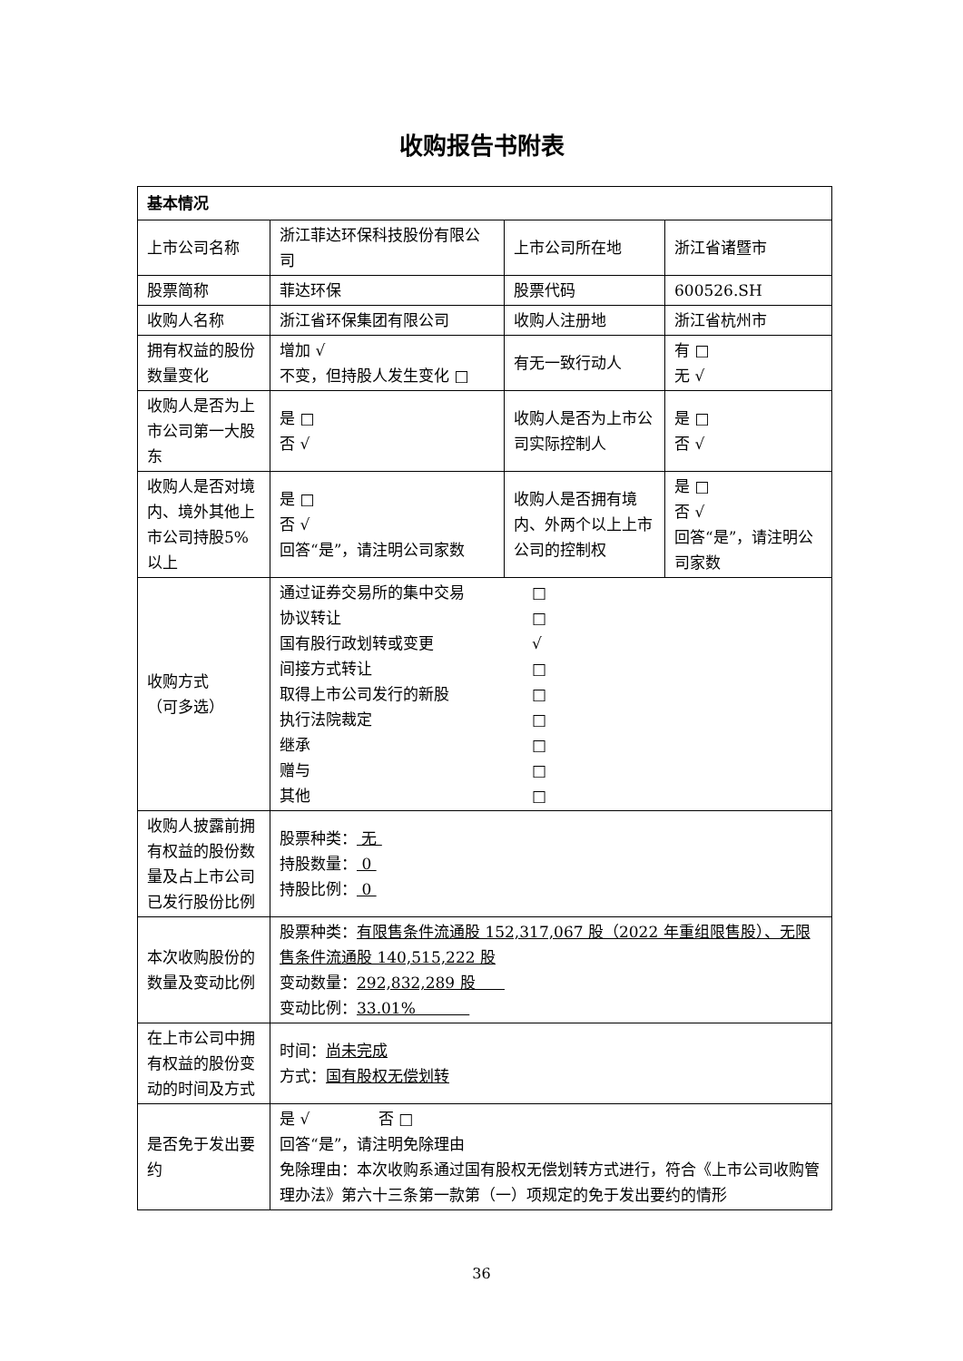收购报告书附表
| 基本情况 | | | |
| --- | --- | --- | --- |
| 上市公司名称 | 浙江菲达环保科技股份有限公司 | 上市公司所在地 | 浙江省诸暨市 |
| 股票简称 | 菲达环保 | 股票代码 | 600526.SH |
| 收购人名称 | 浙江省环保集团有限公司 | 收购人注册地 | 浙江省杭州市 |
| 拥有权益的股份数量变化 | 增加 √ 不变，但持股人发生变化 □ | 有无一致行动人 | 有 □ 无 √ |
| 收购人是否为上市公司第一大股东 | 是 □ 否 √ | 收购人是否为上市公司实际控制人 | 是 □ 否 √ |
| 收购人是否对境内、境外其他上市公司持股5%以上 | 是 □ 否 √ 回答“是”，请注明公司家数 | 收购人是否拥有境内、外两个以上上市公司的控制权 | 是 □ 否 √ 回答“是”，请注明公司家数 |
| 收购方式 （可多选） | / 通过证券交易所的集中交易 / □ / / 协议转让 / □ / / 国有股行政划转或变更 / √ / / 间接方式转让 / □ / / 取得上市公司发行的新股 / □ / / 执行法院裁定 / □ / / 继承 / □ / / 赠与 / □ / / 其他 / □ / | | |
| 收购人披露前拥有权益的股份数量及占上市公司已发行股份比例 | 股票种类： 无 持股数量： 0 持股比例： 0 | | |
| 本次收购股份的数量及变动比例 | 股票种类： 有限售条件流通股 152,317,067 股（2022 年重组限售股）、无限售条件流通股 140,515,222 股 变动数量： 292,832,289 股 变动比例： 33.01% | | |
| 在上市公司中拥有权益的股份变动的时间及方式 | 时间： 尚未完成 方式： 国有股权无偿划转 | | |
| 是否免于发出要约 | 是 √ 否 □ 回答“是”，请注明免除理由 免除理由：本次收购系通过国有股权无偿划转方式进行，符合《上市公司收购管理办法》第六十三条第一款第（一）项规定的免于发出要约的情形 | | |
36